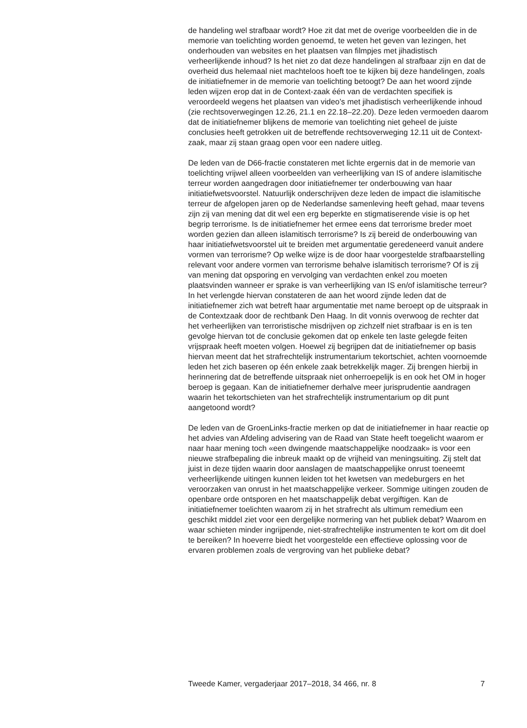de handeling wel strafbaar wordt? Hoe zit dat met de overige voorbeelden die in de memorie van toelichting worden genoemd, te weten het geven van lezingen, het onderhouden van websites en het plaatsen van filmpjes met jihadistisch verheerlijkende inhoud? Is het niet zo dat deze handelingen al strafbaar zijn en dat de overheid dus helemaal niet machteloos hoeft toe te kijken bij deze handelingen, zoals de initiatiefnemer in de memorie van toelichting betoogt? De aan het woord zijnde leden wijzen erop dat in de Context-zaak één van de verdachten specifiek is veroordeeld wegens het plaatsen van video’s met jihadistisch verheerlijkende inhoud (zie rechtsoverwegingen 12.26, 21.1 en 22.18–22.20). Deze leden vermoeden daarom dat de initiatiefnemer blijkens de memorie van toelichting niet geheel de juiste conclusies heeft getrokken uit de betreffende rechtsoverweging 12.11 uit de Context-zaak, maar zij staan graag open voor een nadere uitleg.
De leden van de D66-fractie constateren met lichte ergernis dat in de memorie van toelichting vrijwel alleen voorbeelden van verheerlijking van IS of andere islamitische terreur worden aangedragen door initiatiefnemer ter onderbouwing van haar initiatiefwetsvoorstel. Natuurlijk onderschrijven deze leden de impact die islamitische terreur de afgelopen jaren op de Nederlandse samenleving heeft gehad, maar tevens zijn zij van mening dat dit wel een erg beperkte en stigmatiserende visie is op het begrip terrorisme. Is de initiatiefnemer het ermee eens dat terrorisme breder moet worden gezien dan alleen islamitisch terrorisme? Is zij bereid de onderbouwing van haar initiatiefwetsvoorstel uit te breiden met argumentatie geredeneerd vanuit andere vormen van terrorisme? Op welke wijze is de door haar voorgestelde strafbaarstelling relevant voor andere vormen van terrorisme behalve islamitisch terrorisme? Of is zij van mening dat opsporing en vervolging van verdachten enkel zou moeten plaatsvinden wanneer er sprake is van verheerlijking van IS en/of islamitische terreur?
In het verlengde hiervan constateren de aan het woord zijnde leden dat de initiatiefnemer zich wat betreft haar argumentatie met name beroept op de uitspraak in de Contextzaak door de rechtbank Den Haag. In dit vonnis overwoog de rechter dat het verheerlijken van terroristische misdrijven op zichzelf niet strafbaar is en is ten gevolge hiervan tot de conclusie gekomen dat op enkele ten laste gelegde feiten vrijspraak heeft moeten volgen. Hoewel zij begrijpen dat de initiatiefnemer op basis hiervan meent dat het strafrechtelijk instrumentarium tekortschiet, achten voornoemde leden het zich baseren op één enkele zaak betrekkelijk mager. Zij brengen hierbij in herinnering dat de betreffende uitspraak niet onherroepelijk is en ook het OM in hoger beroep is gegaan. Kan de initiatiefnemer derhalve meer jurisprudentie aandragen waarin het tekortschieten van het strafrechtelijk instrumentarium op dit punt aangetoond wordt?
De leden van de GroenLinks-fractie merken op dat de initiatiefnemer in haar reactie op het advies van Afdeling advisering van de Raad van State heeft toegelicht waarom er naar haar mening toch «een dwingende maatschappelijke noodzaak» is voor een nieuwe strafbepaling die inbreuk maakt op de vrijheid van meningsuiting. Zij stelt dat juist in deze tijden waarin door aanslagen de maatschappelijke onrust toeneemt verheerlijkende uitingen kunnen leiden tot het kwetsen van medeburgers en het veroorzaken van onrust in het maatschappelijke verkeer. Sommige uitingen zouden de openbare orde ontsporen en het maatschappelijk debat vergiftigen. Kan de initiatiefnemer toelichten waarom zij in het strafrecht als ultimum remedium een geschikt middel ziet voor een dergelijke normering van het publiek debat? Waarom en waar schieten minder ingrijpende, niet-strafrechtelijke instrumenten te kort om dit doel te bereiken? In hoeverre biedt het voorgestelde een effectieve oplossing voor de ervaren problemen zoals de vergroving van het publieke debat?
Tweede Kamer, vergaderjaar 2017–2018, 34 466, nr. 8 7